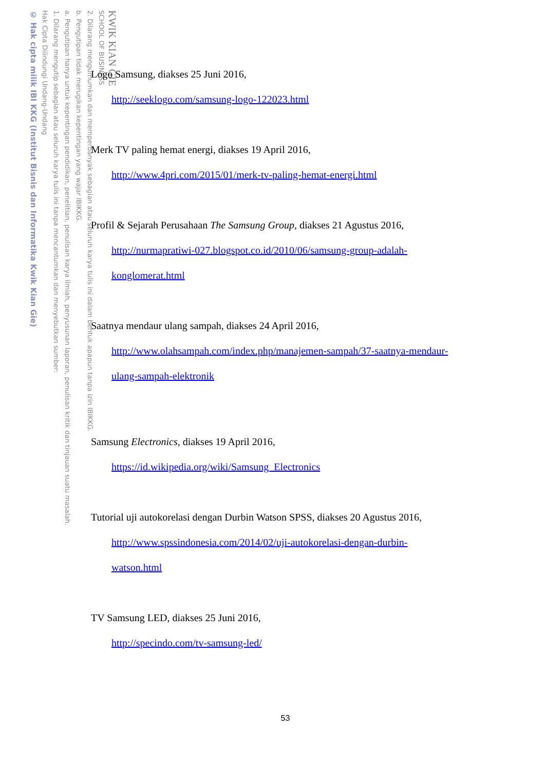KWIK KIAN GIE
SCHOOL OF BUSINESS
2. Dilarang mengumumkan dan memperbanyak sebagian atau seluruh karya tulis ini dalam bentuk apapun tanpa izin IBIKKG.
b. Pengutipan tidak merugikan kepentingan yang wajar IBIKKG.
a. Pengutipan hanya untuk kepentingan pendidikan, penelitian, penulisan karya ilmiah, penyusunan laporan, penulisan kritik dan tinjauan suatu masalah.
1. Dilarang mengutip sebagian atau seluruh karya tulis ini tanpa mencantumkan dan menyebutkan sumber:
Hak Cipta Dilindungi Undang-Undang
© Hak cipta milik IBI KKG (Institut Bisnis dan Informatika Kwik Kian Gie)
Logo Samsung, diakses 25 Juni 2016,
http://seeklogo.com/samsung-logo-122023.html
Merk TV paling hemat energi, diakses 19 April 2016,
http://www.4pri.com/2015/01/merk-tv-paling-hemat-energi.html
Profil & Sejarah Perusahaan The Samsung Group, diakses 21 Agustus 2016,
http://nurmapratiwi-027.blogspot.co.id/2010/06/samsung-group-adalah-
konglomerat.html
Saatnya mendaur ulang sampah, diakses 24 April 2016,
http://www.olahsampah.com/index.php/manajemen-sampah/37-saatnya-mendaur-
ulang-sampah-elektronik
Samsung Electronics, diakses 19 April 2016,
https://id.wikipedia.org/wiki/Samsung_Electronics
Tutorial uji autokorelasi dengan Durbin Watson SPSS, diakses 20 Agustus 2016,
http://www.spssindonesia.com/2014/02/uji-autokorelasi-dengan-durbin-
watson.html
TV Samsung LED, diakses 25 Juni 2016,
http://specindo.com/tv-samsung-led/
53